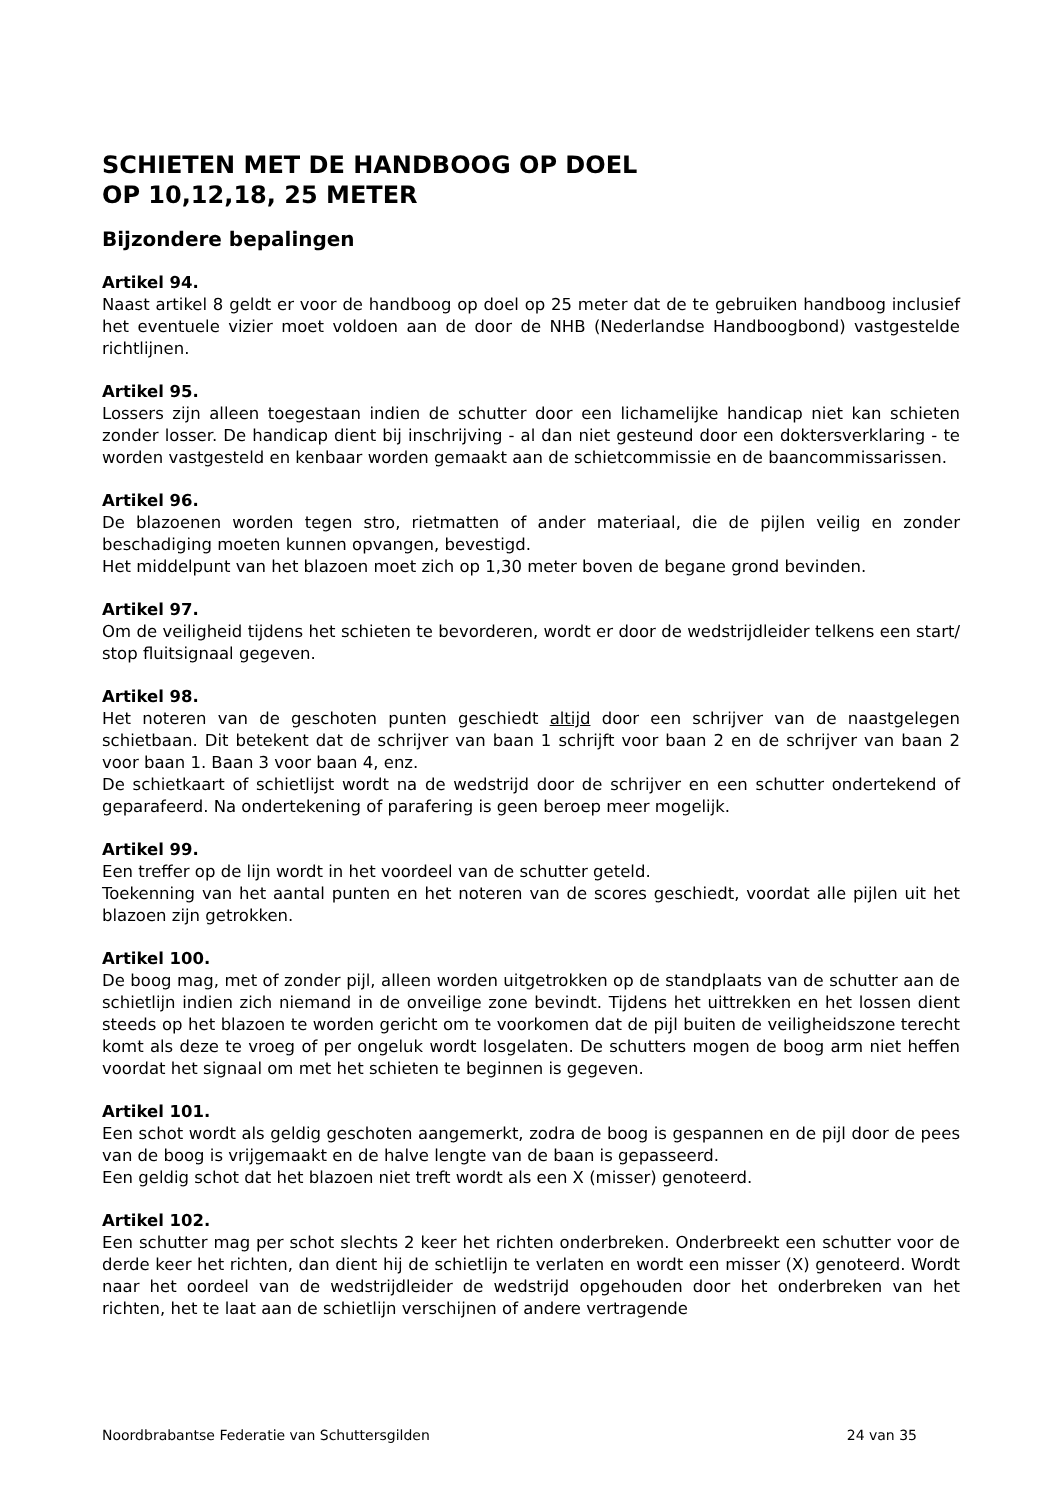SCHIETEN MET DE HANDBOOG OP DOEL
OP 10,12,18, 25 METER
Bijzondere bepalingen
Artikel 94.
Naast artikel 8 geldt er voor de handboog op doel op 25 meter dat de te gebruiken handboog inclusief het eventuele vizier moet voldoen aan de door de NHB (Nederlandse Handboogbond) vastgestelde richtlijnen.
Artikel 95.
Lossers zijn alleen toegestaan indien de schutter door een lichamelijke handicap niet kan schieten zonder losser. De handicap dient bij inschrijving - al dan niet gesteund door een doktersverklaring - te worden vastgesteld en kenbaar worden gemaakt aan de schietcommissie en de baancommissarissen.
Artikel 96.
De blazoenen worden tegen stro, rietmatten of ander materiaal, die de pijlen veilig en zonder beschadiging moeten kunnen opvangen, bevestigd.
Het middelpunt van het blazoen moet zich op 1,30 meter boven de begane grond bevinden.
Artikel 97.
Om de veiligheid tijdens het schieten te bevorderen, wordt er door de wedstrijdleider telkens een start/ stop fluitsignaal gegeven.
Artikel 98.
Het noteren van de geschoten punten geschiedt altijd door een schrijver van de naastgelegen schietbaan. Dit betekent dat de schrijver van baan 1 schrijft voor baan 2 en de schrijver van baan 2 voor baan 1. Baan 3 voor baan 4, enz.
De schietkaart of schietlijst wordt na de wedstrijd door de schrijver en een schutter ondertekend of geparafeerd. Na ondertekening of parafering is geen beroep meer mogelijk.
Artikel 99.
Een treffer op de lijn wordt in het voordeel van de schutter geteld.
Toekenning van het aantal punten en het noteren van de scores geschiedt, voordat alle pijlen uit het blazoen zijn getrokken.
Artikel 100.
De boog mag, met of zonder pijl, alleen worden uitgetrokken op de standplaats van de schutter aan de schietlijn indien zich niemand in de onveilige zone bevindt. Tijdens het uittrekken en het lossen dient steeds op het blazoen te worden gericht om te voorkomen dat de pijl buiten de veiligheidszone terecht komt als deze te vroeg of per ongeluk wordt losgelaten. De schutters mogen de boog arm niet heffen voordat het signaal om met het schieten te beginnen is gegeven.
Artikel 101.
Een schot wordt als geldig geschoten aangemerkt, zodra de boog is gespannen en de pijl door de pees van de boog is vrijgemaakt en de halve lengte van de baan is gepasseerd.
Een geldig schot dat het blazoen niet treft wordt als een X (misser) genoteerd.
Artikel 102.
Een schutter mag per schot slechts 2 keer het richten onderbreken. Onderbreekt een schutter voor de derde keer het richten, dan dient hij de schietlijn te verlaten en wordt een misser (X) genoteerd. Wordt naar het oordeel van de wedstrijdleider de wedstrijd opgehouden door het onderbreken van het richten, het te laat aan de schietlijn verschijnen of andere vertragende
Noordbrabantse Federatie van Schuttersgilden 24 van 35